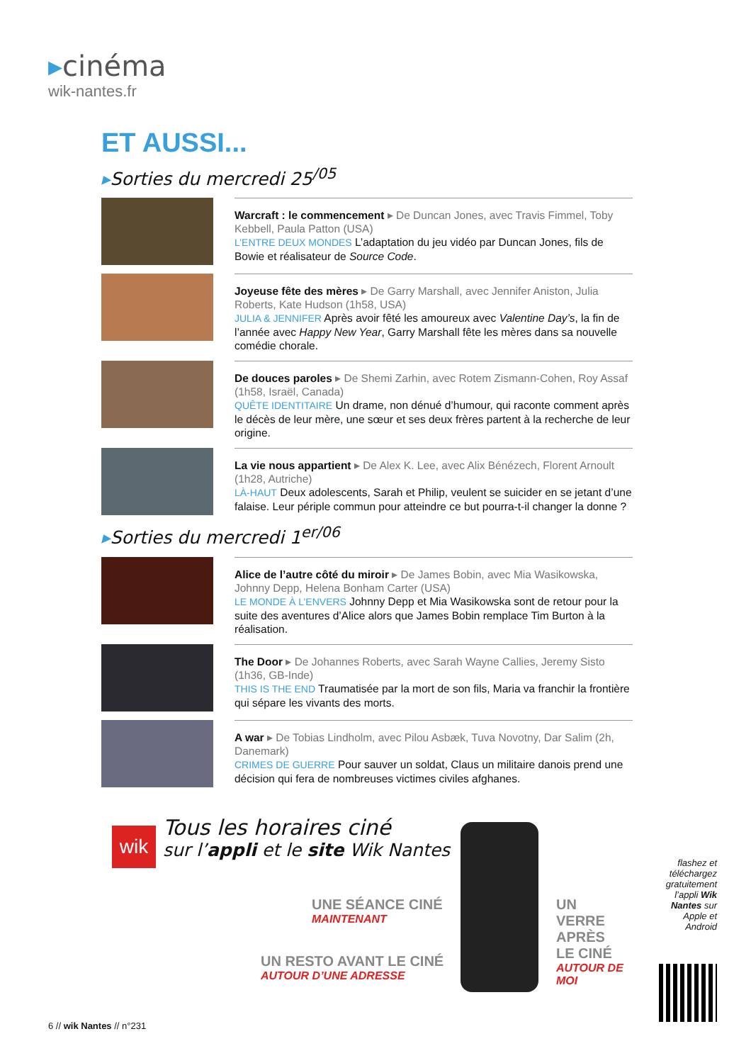▸cinéma
wik-nantes.fr
ET AUSSI...
▸Sorties du mercredi 25<sup>/05</sup>
Warcraft : le commencement ▸ De Duncan Jones, avec Travis Fimmel, Toby Kebbell, Paula Patton (USA)
L’ENTRE DEUX MONDES L’adaptation du jeu vidéo par Duncan Jones, fils de Bowie et réalisateur de Source Code.
Joyeuse fête des mères ▸ De Garry Marshall, avec Jennifer Aniston, Julia Roberts, Kate Hudson (1h58, USA)
JULIA & JENNIFER Après avoir fêté les amoureux avec Valentine Day’s, la fin de l’année avec Happy New Year, Garry Marshall fête les mères dans sa nouvelle comédie chorale.
De douces paroles ▸ De Shemi Zarhin, avec Rotem Zismann-Cohen, Roy Assaf (1h58, Israël, Canada)
QUÊTE IDENTITAIRE Un drame, non dénué d’humour, qui raconte comment après le décès de leur mère, une sœur et ses deux frères partent à la recherche de leur origine.
La vie nous appartient ▸ De Alex K. Lee, avec Alix Bénézech, Florent Arnoult (1h28, Autriche)
LÀ-HAUT Deux adolescents, Sarah et Philip, veulent se suicider en se jetant d’une falaise. Leur périple commun pour atteindre ce but pourra-t-il changer la donne ?
▸Sorties du mercredi 1<sup>er/06</sup>
Alice de l’autre côté du miroir ▸ De James Bobin, avec Mia Wasikowska, Johnny Depp, Helena Bonham Carter (USA)
LE MONDE À L’ENVERS Johnny Depp et Mia Wasikowska sont de retour pour la suite des aventures d’Alice alors que James Bobin remplace Tim Burton à la réalisation.
The Door ▸ De Johannes Roberts, avec Sarah Wayne Callies, Jeremy Sisto (1h36, GB-Inde)
THIS IS THE END Traumatisée par la mort de son fils, Maria va franchir la frontière qui sépare les vivants des morts.
A war ▸ De Tobias Lindholm, avec Pilou Asbæk, Tuva Novotny, Dar Salim (2h, Danemark)
CRIMES DE GUERRE Pour sauver un soldat, Claus un militaire danois prend une décision qui fera de nombreuses victimes civiles afghanes.
wik
Tous les horaires ciné
sur l’appli et le site Wik Nantes
UNE SÉANCE CINÉ
MAINTENANT
UN RESTO AVANT LE CINÉ
AUTOUR D’UNE ADRESSE
UN VERRE APRÈS LE CINÉ
AUTOUR DE MOI
flashez et téléchargez gratuitement l’appli Wik Nantes sur Apple et Android
6 // wik Nantes // n°231